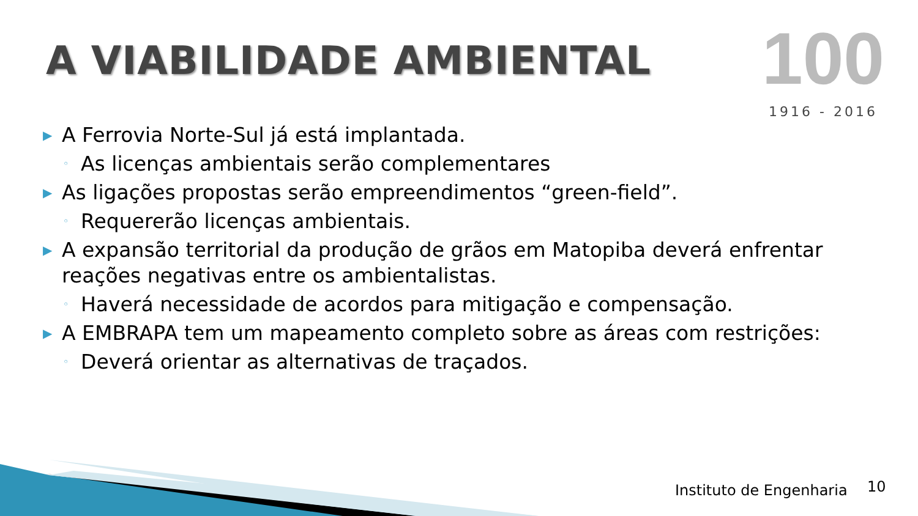A VIABILIDADE AMBIENTAL
100
1916 - 2016
▶ A Ferrovia Norte-Sul já está implantada.
◦ As licenças ambientais serão complementares
▶ As ligações propostas serão empreendimentos “green-field”.
◦ Requererão licenças ambientais.
▶ A expansão territorial da produção de grãos em Matopiba deverá enfrentar reações negativas entre os ambientalistas.
◦ Haverá necessidade de acordos para mitigação e compensação.
▶ A EMBRAPA tem um mapeamento completo sobre as áreas com restrições:
◦ Deverá orientar as alternativas de traçados.
Instituto de Engenharia 10